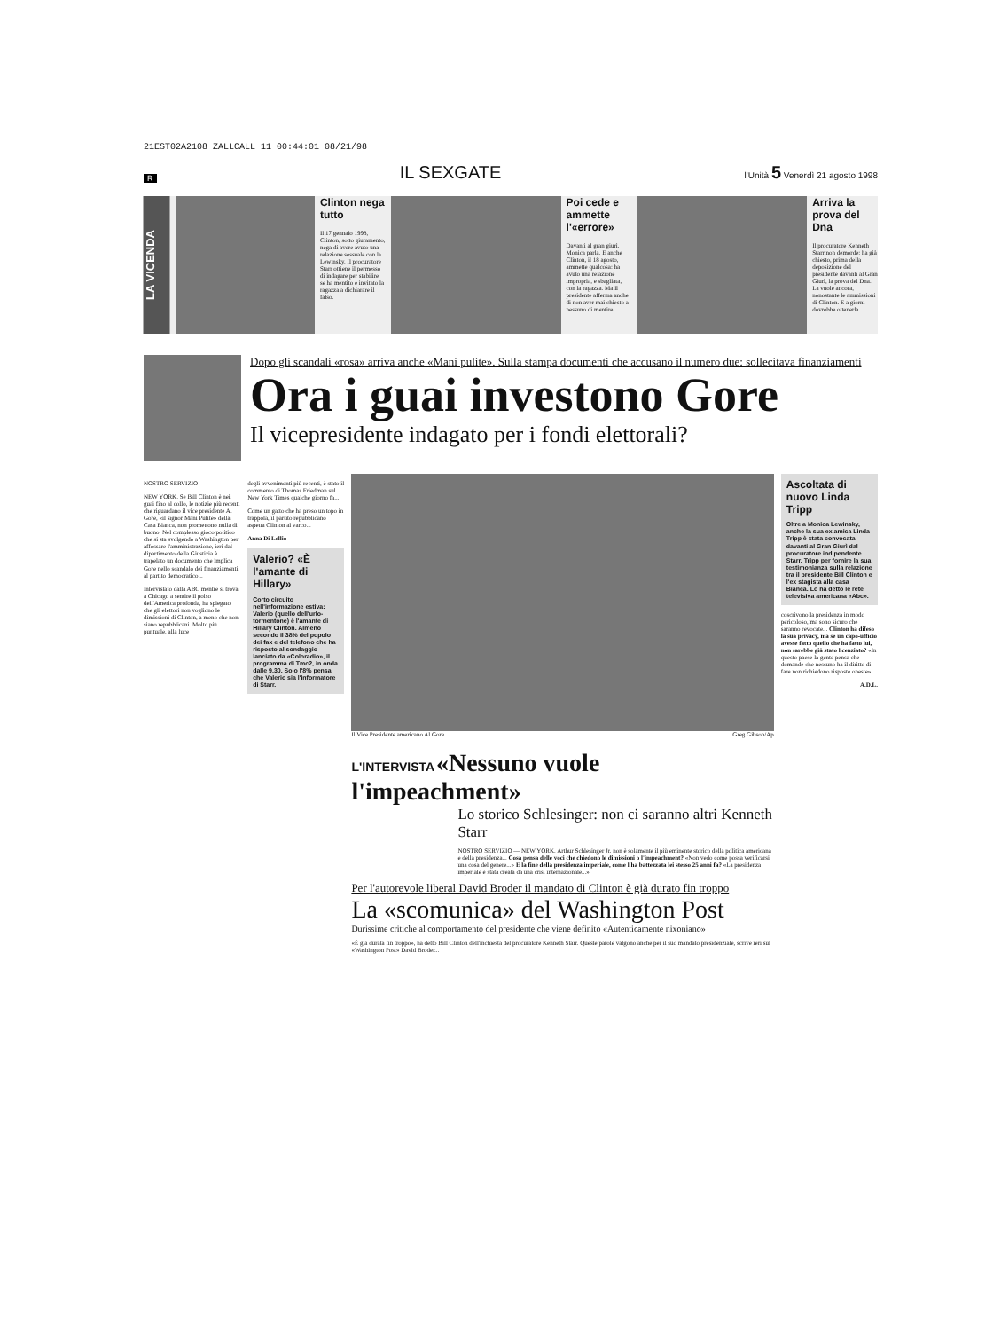21EST02A2108 ZALLCALL 11 00:44:01 08/21/98
R IL SEXGATE l'Unità 5 Venerdì 21 agosto 1998
LA VICENDA
Clinton nega tutto
Il 17 gennaio 1998, Clinton, sotto giuramento, nega di avere avuto una relazione sessuale con la Lewinsky. Il procuratore Starr ottiene il permesso di indagare per stabilire se ha mentito e invitato la ragazza a dichiarare il falso.
Poi cede e ammette l'«errore»
Davanti al gran giurì, Monica parla. E anche Clinton, il 18 agosto, ammette qualcosa: ha avuto una relazione impropria, e sbagliata, con la ragazza. Ma il presidente afferma anche di non aver mai chiesto a nessuno di mentire.
Arriva la prova del Dna
Il procuratore Kenneth Starr non demorde: ha già chiesto, prima della deposizione del presidente davanti al Gran Giurì, la prova del Dna. La vuole ancora, nonostante le ammissioni di Clinton. E a giorni dovrebbe ottenerla.
Dopo gli scandali «rosa» arriva anche «Mani pulite». Sulla stampa documenti che accusano il numero due: sollecitava finanziamenti
Ora i guai investono Gore
Il vicepresidente indagato per i fondi elettorali?
NOSTRO SERVIZIO
NEW YORK. Se Bill Clinton è nei guai fino al collo, le notizie più recenti che riguardano il vice presidente Al Gore, «il signor Mani Pulite» della Casa Bianca, non promettono nulla di buono. Nel complesso gioco politico che si sta svolgendo a Washington per affossare l'amministrazione, ieri dal dipartimento della Giustizia è trapelato un documento che implica Gore nello scandalo dei finanziamenti al partito democratico...
Intervistato dalla ABC mentre si trova a Chicago a sentire il polso dell'America profonda, ha spiegato che gli elettori non vogliono le dimissioni di Clinton, a meno che non siano repubblicani. Molto più puntuale, alla luce
degli avvenimenti più recenti, è stato il commento di Thomas Friedman sul New York Times qualche giorno fa...
Come un gatto che ha preso un topo in trappola, il partito repubblicano aspetta Clinton al varco...
Anna Di Lellio
Valerio? «È l'amante di Hillary»
Corto circuito nell'informazione estiva: Valerio (quello dell'urlo-tormentone) è l'amante di Hillary Clinton. Almeno secondo il 38% del popolo dei fax e del telefono che ha risposto al sondaggio lanciato da «Coloradio», il programma di Tmc2, in onda dalle 9,30. Solo l'8% pensa che Valerio sia l'informatore di Starr.
Il Vice Presidente americano Al Gore Greg Gibson/Ap
L'INTERVISTA «Nessuno vuole l'impeachment»
Lo storico Schlesinger: non ci saranno altri Kenneth Starr
NOSTRO SERVIZIO — NEW YORK. Arthur Schlesinger Jr. non è solamente il più eminente storico della politica americana e della presidenza... Cosa pensa delle voci che chiedono le dimissioni o l'impeachment? «Non vedo come possa verificarsi una cosa del genere...» È la fine della presidenza imperiale, come l'ha battezzata lei stesso 25 anni fa? «La presidenza imperiale è stata creata da una crisi internazionale...»
Per l'autorevole liberal David Broder il mandato di Clinton è già durato fin troppo
La «scomunica» del Washington Post
Durissime critiche al comportamento del presidente che viene definito «Autenticamente nixoniano»
«È già durata fin troppo», ha detto Bill Clinton dell'inchiesta del procuratore Kenneth Starr. Queste parole valgono anche per il suo mandato presidenziale, scrive ieri sul «Washington Post» David Broder...
Ascoltata di nuovo Linda Tripp
Oltre a Monica Lewinsky, anche la sua ex amica Linda Tripp è stata convocata davanti al Gran Giurì dal procuratore indipendente Starr. Tripp per fornire la sua testimonianza sulla relazione tra il presidente Bill Clinton e l'ex stagista alla casa Bianca. Lo ha detto le rete televisiva americana «Abc».
coscrivono la presidenza in modo pericoloso, ma sono sicuro che saranno revocate... Clinton ha difeso la sua privacy, ma se un capo-ufficio avesse fatto quello che ha fatto lui, non sarebbe già stato licenziato? «In questo paese la gente pensa che domande che nessuno ha il diritto di fare non richiedono risposte oneste».
A.D.L.